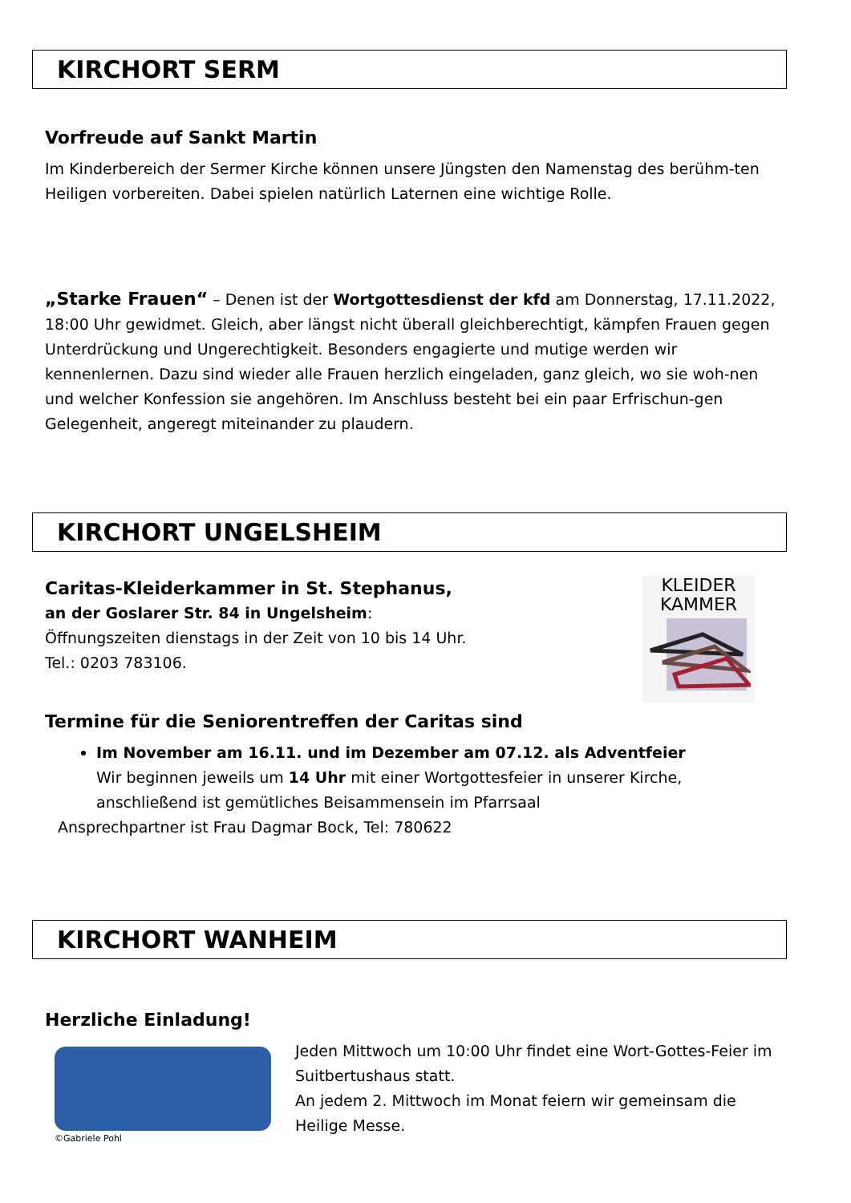KIRCHORT SERM
Vorfreude auf Sankt Martin
Im Kinderbereich der Sermer Kirche können unsere Jüngsten den Namenstag des berühm-ten Heiligen vorbereiten. Dabei spielen natürlich Laternen eine wichtige Rolle.
„Starke Frauen“ – Denen ist der Wortgottesdienst der kfd am Donnerstag, 17.11.2022, 18:00 Uhr gewidmet. Gleich, aber längst nicht überall gleichberechtigt, kämpfen Frauen gegen Unterdrückung und Ungerechtigkeit. Besonders engagierte und mutige werden wir kennenlernen. Dazu sind wieder alle Frauen herzlich eingeladen, ganz gleich, wo sie woh-nen und welcher Konfession sie angehören. Im Anschluss besteht bei ein paar Erfrischun-gen Gelegenheit, angeregt miteinander zu plaudern.
KIRCHORT UNGELSHEIM
Caritas-Kleiderkammer in St. Stephanus,
an der Goslarer Str. 84 in Ungelsheim:
Öffnungszeiten dienstags in der Zeit von 10 bis 14 Uhr.
Tel.: 0203 783106.
KLEIDER
KAMMER
Termine für die Seniorentreffen der Caritas sind
Im November am 16.11. und im Dezember am 07.12. als Adventfeier
Wir beginnen jeweils um 14 Uhr mit einer Wortgottesfeier in unserer Kirche, anschließend ist gemütliches Beisammensein im Pfarrsaal
Ansprechpartner ist Frau Dagmar Bock, Tel: 780622
KIRCHORT WANHEIM
Herzliche Einladung!
©Gabriele Pohl
Jeden Mittwoch um 10:00 Uhr findet eine Wort-Gottes-Feier im Suitbertushaus statt.
An jedem 2. Mittwoch im Monat feiern wir gemeinsam die Heilige Messe.